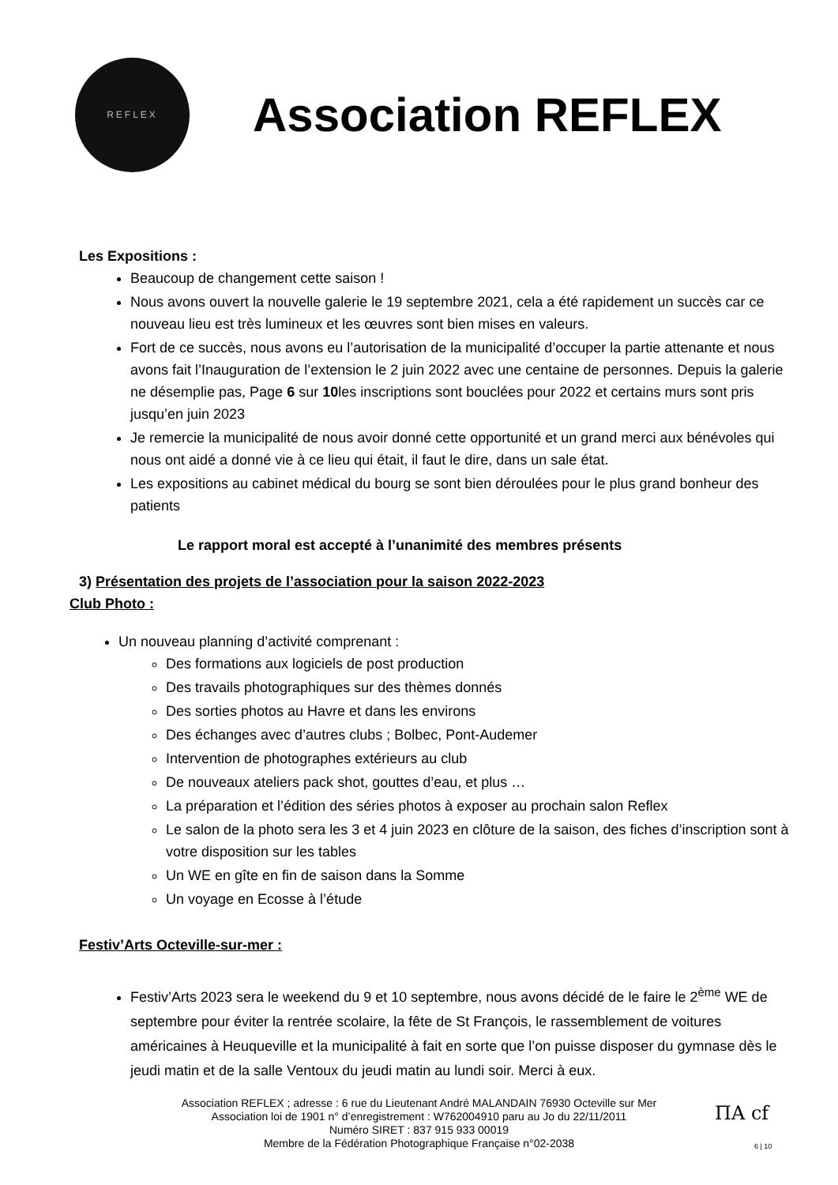REFLEX
Association REFLEX
Les Expositions :
Beaucoup de changement cette saison !
Nous avons ouvert la nouvelle galerie le 19 septembre 2021, cela a été rapidement un succès car ce nouveau lieu est très lumineux et les œuvres sont bien mises en valeurs.
Fort de ce succès, nous avons eu l’autorisation de la municipalité d’occuper la partie attenante et nous avons fait l’Inauguration de l’extension le 2 juin 2022 avec une centaine de personnes. Depuis la galerie ne désemplie pas, Page 6 sur 10les inscriptions sont bouclées pour 2022 et certains murs sont pris jusqu’en juin 2023
Je remercie la municipalité de nous avoir donné cette opportunité et un grand merci aux bénévoles qui nous ont aidé a donné vie à ce lieu qui était, il faut le dire, dans un sale état.
Les expositions au cabinet médical du bourg se sont bien déroulées pour le plus grand bonheur des patients
Le rapport moral est accepté à l’unanimité des membres présents
3) Présentation des projets de l’association pour la saison 2022-2023
Club Photo :
Un nouveau planning d’activité comprenant :
Des formations aux logiciels de post production
Des travails photographiques sur des thèmes donnés
Des sorties photos au Havre et dans les environs
Des échanges avec d’autres clubs ; Bolbec, Pont-Audemer
Intervention de photographes extérieurs au club
De nouveaux ateliers pack shot, gouttes d’eau, et plus …
La préparation et l’édition des séries photos à exposer au prochain salon Reflex
Le salon de la photo sera les 3 et 4 juin 2023 en clôture de la saison, des fiches d’inscription sont à votre disposition sur les tables
Un WE en gîte en fin de saison dans la Somme
Un voyage en Ecosse à l’étude
Festiv’Arts Octeville-sur-mer :
Festiv’Arts 2023 sera le weekend du 9 et 10 septembre, nous avons décidé de le faire le 2<sup>ème</sup> WE de septembre pour éviter la rentrée scolaire, la fête de St François, le rassemblement de voitures américaines à Heuqueville et la municipalité à fait en sorte que l’on puisse disposer du gymnase dès le jeudi matin et de la salle Ventoux du jeudi matin au lundi soir. Merci à eux.
Association REFLEX ; adresse : 6 rue du Lieutenant André MALANDAIN 76930 Octeville sur Mer
Association loi de 1901 n° d’enregistrement : W762004910 paru au Jo du 22/11/2011
Numéro SIRET : 837 915 933 00019
Membre de la Fédération Photographique Française n°02-2038
ΠA cf
6 | 10